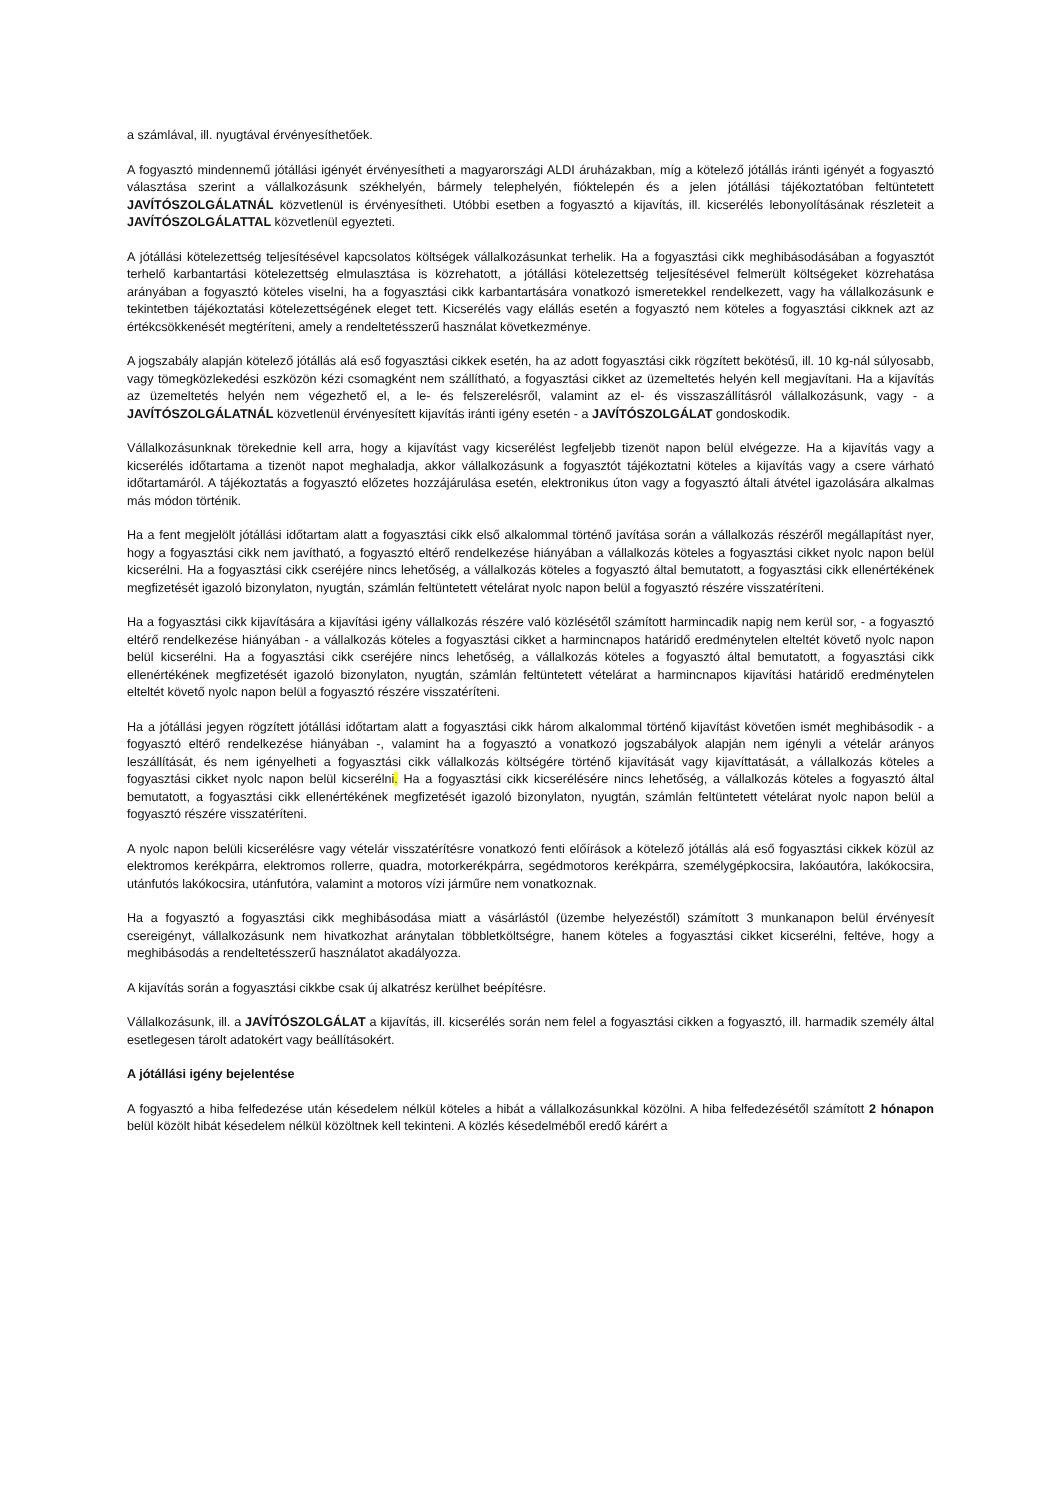a számlával, ill. nyugtával érvényesíthetőek.
A fogyasztó mindennemű jótállási igényét érvényesítheti a magyarországi ALDI áruházakban, míg a kötelező jótállás iránti igényét a fogyasztó választása szerint a vállalkozásunk székhelyén, bármely telephelyén, fióktelepén és a jelen jótállási tájékoztatóban feltüntetett JAVÍTÓSZOLGÁLATNÁL közvetlenül is érvényesítheti. Utóbbi esetben a fogyasztó a kijavítás, ill. kicserélés lebonyolításának részleteit a JAVÍTÓSZOLGÁLATTAL közvetlenül egyezteti.
A jótállási kötelezettség teljesítésével kapcsolatos költségek vállalkozásunkat terhelik. Ha a fogyasztási cikk meghibásodásában a fogyasztót terhelő karbantartási kötelezettség elmulasztása is közrehatott, a jótállási kötelezettség teljesítésével felmerült költségeket közrehatása arányában a fogyasztó köteles viselni, ha a fogyasztási cikk karbantartására vonatkozó ismeretekkel rendelkezett, vagy ha vállalkozásunk e tekintetben tájékoztatási kötelezettségének eleget tett. Kicserélés vagy elállás esetén a fogyasztó nem köteles a fogyasztási cikknek azt az értékcsökkenését megtéríteni, amely a rendeltetésszerű használat következménye.
A jogszabály alapján kötelező jótállás alá eső fogyasztási cikkek esetén, ha az adott fogyasztási cikk rögzített bekötésű, ill. 10 kg-nál súlyosabb, vagy tömegközlekedési eszközön kézi csomagként nem szállítható, a fogyasztási cikket az üzemeltetés helyén kell megjavítani. Ha a kijavítás az üzemeltetés helyén nem végezhető el, a le- és felszerelésről, valamint az el- és visszaszállításról vállalkozásunk, vagy - a JAVÍTÓSZOLGÁLATNÁL közvetlenül érvényesített kijavítás iránti igény esetén - a JAVÍTÓSZOLGÁLAT gondoskodik.
Vállalkozásunknak törekednie kell arra, hogy a kijavítást vagy kicserélést legfeljebb tizenöt napon belül elvégezze. Ha a kijavítás vagy a kicserélés időtartama a tizenöt napot meghaladja, akkor vállalkozásunk a fogyasztót tájékoztatni köteles a kijavítás vagy a csere várható időtartamáról. A tájékoztatás a fogyasztó előzetes hozzájárulása esetén, elektronikus úton vagy a fogyasztó általi átvétel igazolására alkalmas más módon történik.
Ha a fent megjelölt jótállási időtartam alatt a fogyasztási cikk első alkalommal történő javítása során a vállalkozás részéről megállapítást nyer, hogy a fogyasztási cikk nem javítható, a fogyasztó eltérő rendelkezése hiányában a vállalkozás köteles a fogyasztási cikket nyolc napon belül kicserélni. Ha a fogyasztási cikk cseréjére nincs lehetőség, a vállalkozás köteles a fogyasztó által bemutatott, a fogyasztási cikk ellenértékének megfizetését igazoló bizonylaton, nyugtán, számlán feltüntetett vételárat nyolc napon belül a fogyasztó részére visszatéríteni.
Ha a fogyasztási cikk kijavítására a kijavítási igény vállalkozás részére való közlésétől számított harmincadik napig nem kerül sor, - a fogyasztó eltérő rendelkezése hiányában - a vállalkozás köteles a fogyasztási cikket a harmincnapos határidő eredménytelen elteltét követő nyolc napon belül kicserélni. Ha a fogyasztási cikk cseréjére nincs lehetőség, a vállalkozás köteles a fogyasztó által bemutatott, a fogyasztási cikk ellenértékének megfizetését igazoló bizonylaton, nyugtán, számlán feltüntetett vételárat a harmincnapos kijavítási határidő eredménytelen elteltét követő nyolc napon belül a fogyasztó részére visszatéríteni.
Ha a jótállási jegyen rögzített jótállási időtartam alatt a fogyasztási cikk három alkalommal történő kijavítást követően ismét meghibásodik - a fogyasztó eltérő rendelkezése hiányában -, valamint ha a fogyasztó a vonatkozó jogszabályok alapján nem igényli a vételár arányos leszállítását, és nem igényelheti a fogyasztási cikk vállalkozás költségére történő kijavítását vagy kijavíttatását, a vállalkozás köteles a fogyasztási cikket nyolc napon belül kicserélni. Ha a fogyasztási cikk kicserélésére nincs lehetőség, a vállalkozás köteles a fogyasztó által bemutatott, a fogyasztási cikk ellenértékének megfizetését igazoló bizonylaton, nyugtán, számlán feltüntetett vételárat nyolc napon belül a fogyasztó részére visszatéríteni.
A nyolc napon belüli kicserélésre vagy vételár visszatérítésre vonatkozó fenti előírások a kötelező jótállás alá eső fogyasztási cikkek közül az elektromos kerékpárra, elektromos rollerre, quadra, motorkerékpárra, segédmotoros kerékpárra, személygépkocsira, lakóautóra, lakókocsira, utánfutós lakókocsira, utánfutóra, valamint a motoros vízi járműre nem vonatkoznak.
Ha a fogyasztó a fogyasztási cikk meghibásodása miatt a vásárlástól (üzembe helyezéstől) számított 3 munkanapon belül érvényesít csereigényt, vállalkozásunk nem hivatkozhat aránytalan többletköltségre, hanem köteles a fogyasztási cikket kicserélni, feltéve, hogy a meghibásodás a rendeltetésszerű használatot akadályozza.
A kijavítás során a fogyasztási cikkbe csak új alkatrész kerülhet beépítésre.
Vállalkozásunk, ill. a JAVÍTÓSZOLGÁLAT a kijavítás, ill. kicserélés során nem felel a fogyasztási cikken a fogyasztó, ill. harmadik személy által esetlegesen tárolt adatokért vagy beállításokért.
A jótállási igény bejelentése
A fogyasztó a hiba felfedezése után késedelem nélkül köteles a hibát a vállalkozásunkkal közölni. A hiba felfedezésétől számított 2 hónapon belül közölt hibát késedelem nélkül közöltnek kell tekinteni. A közlés késedelméből eredő kárért a